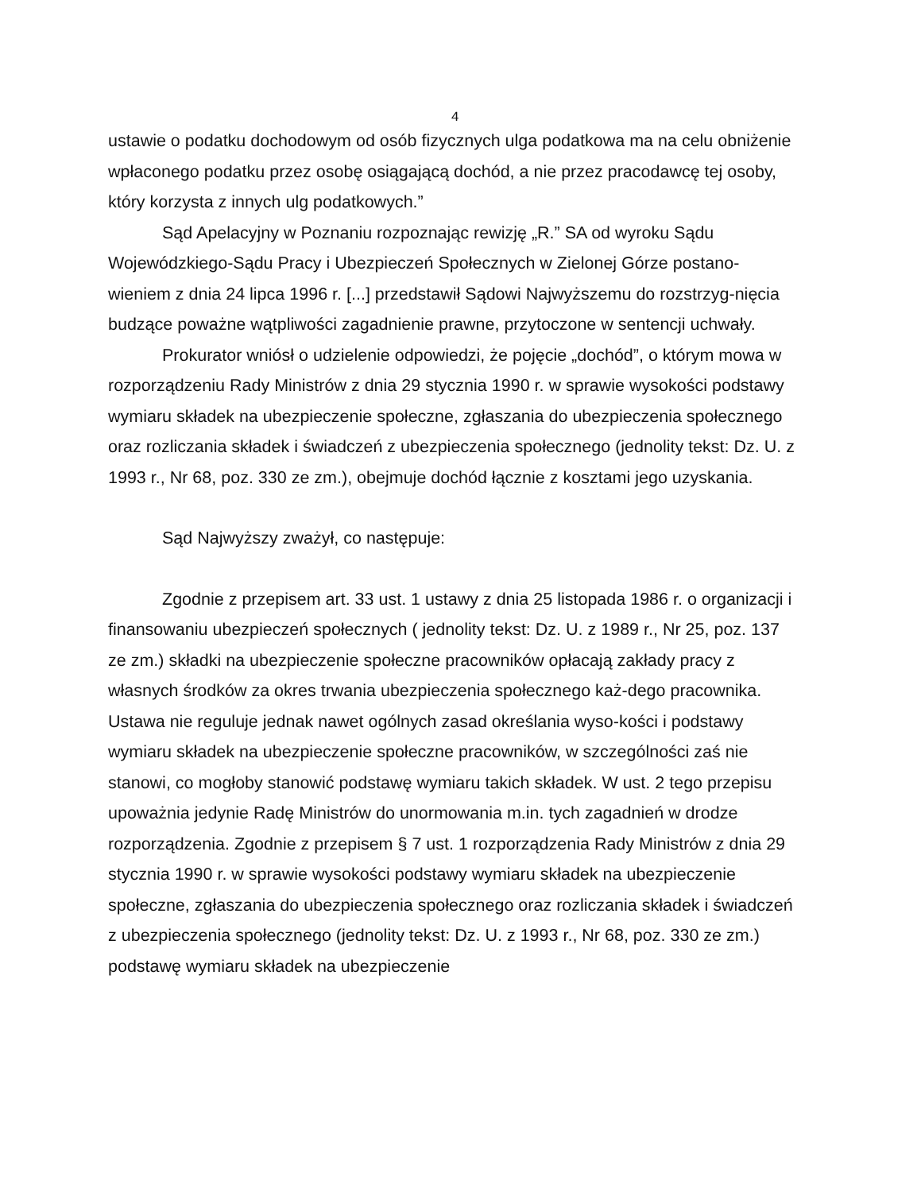4
ustawie o podatku dochodowym od osób fizycznych ulga podatkowa ma na celu obniżenie wpłaconego podatku przez osobę osiągającą dochód, a nie przez pracodawcę tej osoby, który korzysta z innych ulg podatkowych.”
Sąd Apelacyjny w Poznaniu rozpoznając rewizję „R.” SA od wyroku Sądu Wojewódzkiego-Sądu Pracy i Ubezpieczeń Społecznych w Zielonej Górze postano-wieniem z dnia 24 lipca 1996 r. [...] przedstawił Sądowi Najwyższemu do rozstrzyg-nięcia budzące poważne wątpliwości zagadnienie prawne, przytoczone w sentencji uchwały.
Prokurator wniósł o udzielenie odpowiedzi, że pojęcie „dochód”, o którym mowa w rozporządzeniu Rady Ministrów z dnia 29 stycznia 1990 r. w sprawie wysokości podstawy wymiaru składek na ubezpieczenie społeczne, zgłaszania do ubezpieczenia społecznego oraz rozliczania składek i świadczeń z ubezpieczenia społecznego (jednolity tekst: Dz. U. z 1993 r., Nr 68, poz. 330 ze zm.), obejmuje dochód łącznie z kosztami jego uzyskania.
Sąd Najwyższy zważył, co następuje:
Zgodnie z przepisem art. 33 ust. 1 ustawy z dnia 25 listopada 1986 r. o organizacji i finansowaniu ubezpieczeń społecznych ( jednolity tekst: Dz. U. z 1989 r., Nr 25, poz. 137 ze zm.) składki na ubezpieczenie społeczne pracowników opłacają zakłady pracy z własnych środków za okres trwania ubezpieczenia społecznego każ-dego pracownika. Ustawa nie reguluje jednak nawet ogólnych zasad określania wyso-kości i podstawy wymiaru składek na ubezpieczenie społeczne pracowników, w szczególności zaś nie stanowi, co mogłoby stanowić podstawę wymiaru takich składek. W ust. 2 tego przepisu upoważnia jedynie Radę Ministrów do unormowania m.in. tych zagadnień w drodze rozporządzenia. Zgodnie z przepisem § 7 ust. 1 rozporządzenia Rady Ministrów z dnia 29 stycznia 1990 r. w sprawie wysokości podstawy wymiaru składek na ubezpieczenie społeczne, zgłaszania do ubezpieczenia społecznego oraz rozliczania składek i świadczeń z ubezpieczenia społecznego (jednolity tekst: Dz. U. z 1993 r., Nr 68, poz. 330 ze zm.) podstawę wymiaru składek na ubezpieczenie